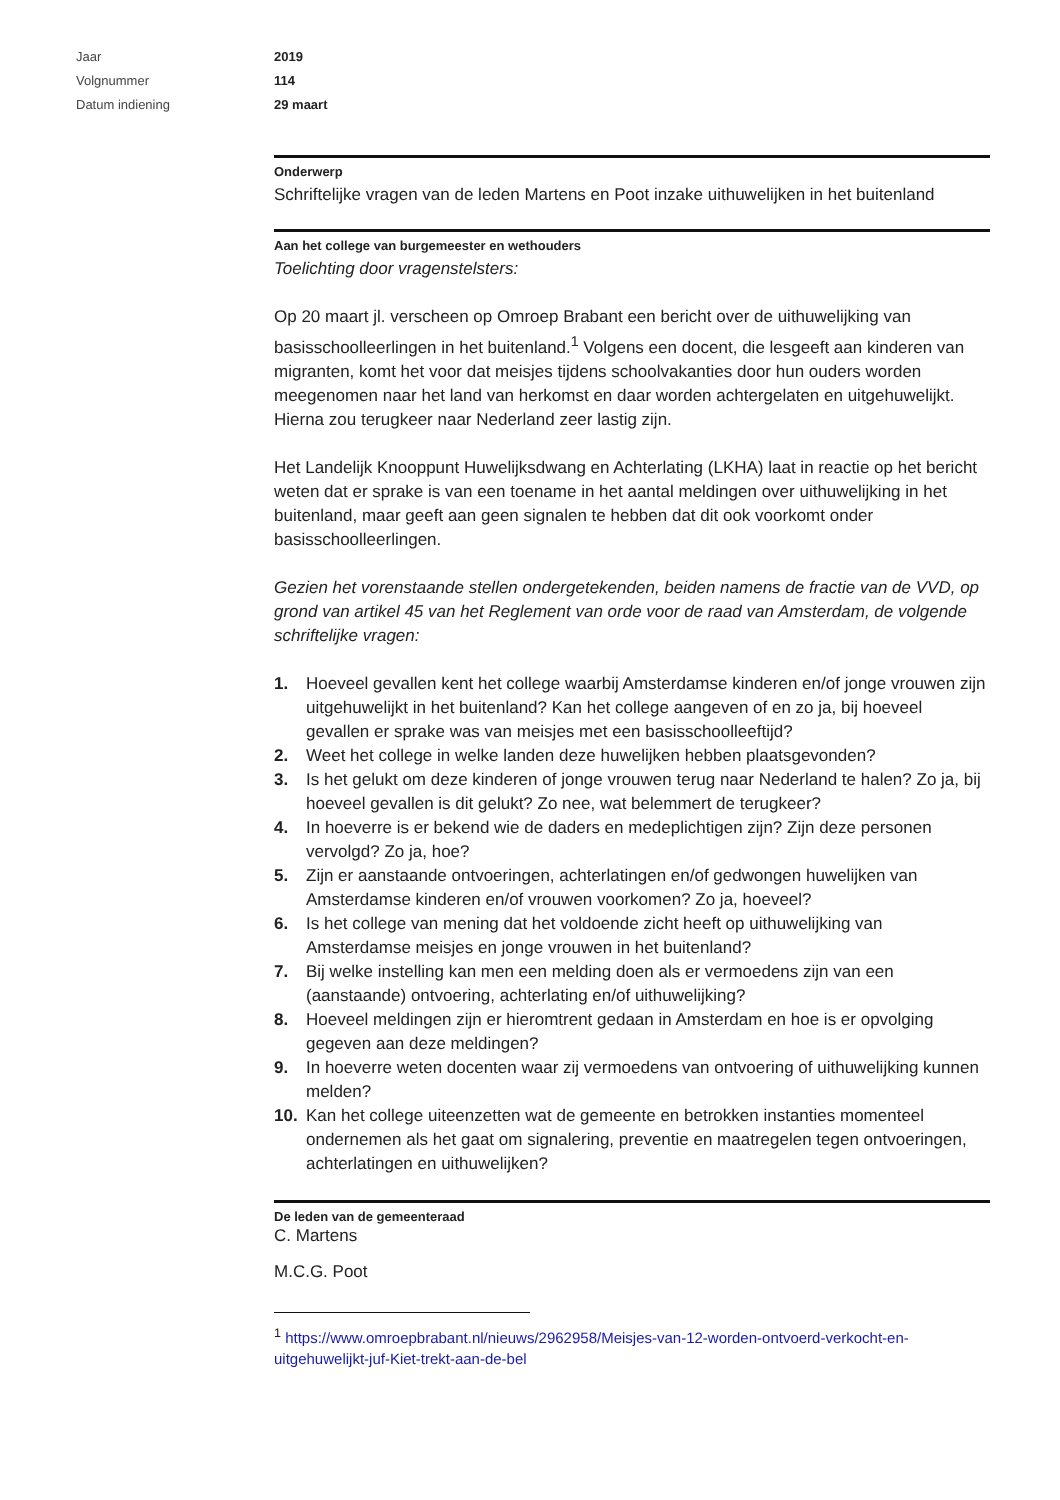Jaar 2019
Volgnummer 114
Datum indiening 29 maart
Onderwerp
Schriftelijke vragen van de leden Martens en Poot inzake uithuwelijken in het buitenland
Aan het college van burgemeester en wethouders
Toelichting door vragenstelsters:
Op 20 maart jl. verscheen op Omroep Brabant een bericht over de uithuwelijking van basisschoolleerlingen in het buitenland.<sup>1</sup> Volgens een docent, die lesgeeft aan kinderen van migranten, komt het voor dat meisjes tijdens schoolvakanties door hun ouders worden meegenomen naar het land van herkomst en daar worden achtergelaten en uitgehuwelijkt. Hierna zou terugkeer naar Nederland zeer lastig zijn.
Het Landelijk Knooppunt Huwelijksdwang en Achterlating (LKHA) laat in reactie op het bericht weten dat er sprake is van een toename in het aantal meldingen over uithuwelijking in het buitenland, maar geeft aan geen signalen te hebben dat dit ook voorkomt onder basisschoolleerlingen.
Gezien het vorenstaande stellen ondergetekenden, beiden namens de fractie van de VVD, op grond van artikel 45 van het Reglement van orde voor de raad van Amsterdam, de volgende schriftelijke vragen:
1. Hoeveel gevallen kent het college waarbij Amsterdamse kinderen en/of jonge vrouwen zijn uitgehuwelijkt in het buitenland? Kan het college aangeven of en zo ja, bij hoeveel gevallen er sprake was van meisjes met een basisschoolleeftijd?
2. Weet het college in welke landen deze huwelijken hebben plaatsgevonden?
3. Is het gelukt om deze kinderen of jonge vrouwen terug naar Nederland te halen? Zo ja, bij hoeveel gevallen is dit gelukt? Zo nee, wat belemmert de terugkeer?
4. In hoeverre is er bekend wie de daders en medeplichtigen zijn? Zijn deze personen vervolgd? Zo ja, hoe?
5. Zijn er aanstaande ontvoeringen, achterlatingen en/of gedwongen huwelijken van Amsterdamse kinderen en/of vrouwen voorkomen? Zo ja, hoeveel?
6. Is het college van mening dat het voldoende zicht heeft op uithuwelijking van Amsterdamse meisjes en jonge vrouwen in het buitenland?
7. Bij welke instelling kan men een melding doen als er vermoedens zijn van een (aanstaande) ontvoering, achterlating en/of uithuwelijking?
8. Hoeveel meldingen zijn er hieromtrent gedaan in Amsterdam en hoe is er opvolging gegeven aan deze meldingen?
9. In hoeverre weten docenten waar zij vermoedens van ontvoering of uithuwelijking kunnen melden?
10. Kan het college uiteenzetten wat de gemeente en betrokken instanties momenteel ondernemen als het gaat om signalering, preventie en maatregelen tegen ontvoeringen, achterlatingen en uithuwelijken?
De leden van de gemeenteraad
C. Martens
M.C.G. Poot
<sup>1</sup> https://www.omroepbrabant.nl/nieuws/2962958/Meisjes-van-12-worden-ontvoerd-verkocht-en-uitgehuwelijkt-juf-Kiet-trekt-aan-de-bel